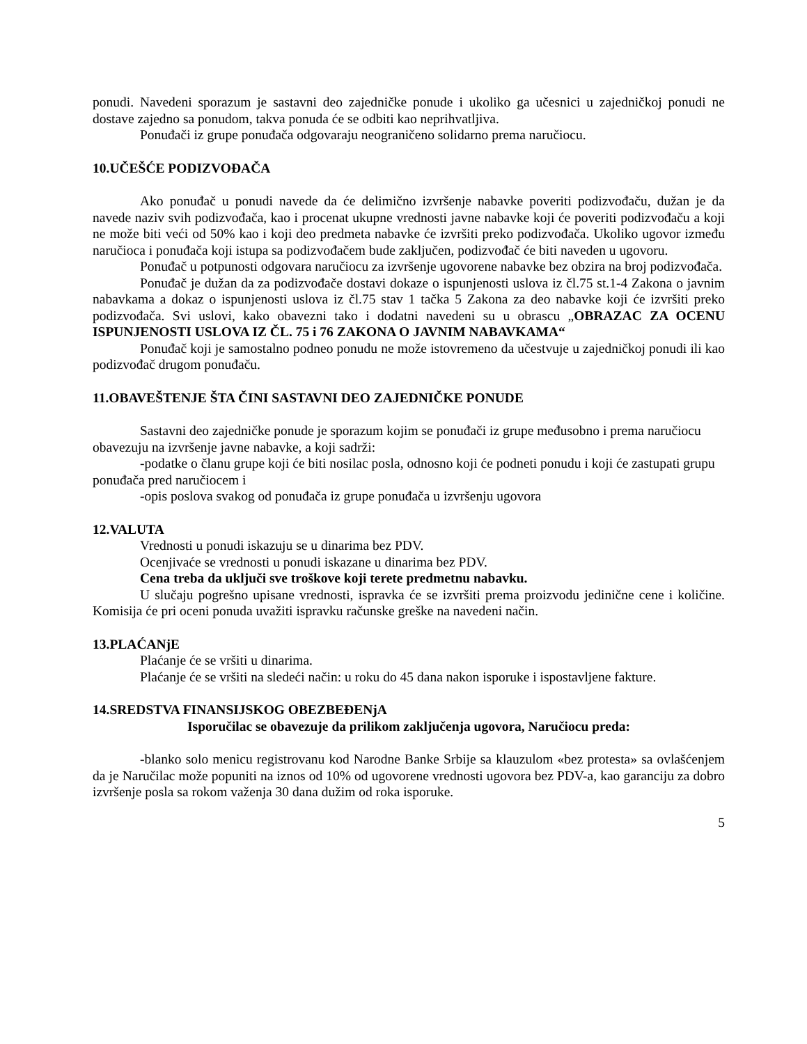ponudi. Navedeni sporazum je sastavni deo zajedničke ponude i ukoliko ga učesnici u zajedničkoj ponudi ne dostave zajedno sa ponudom, takva ponuda će se odbiti kao neprihvatljiva.
Ponuđači iz grupe ponuđača odgovaraju neograničeno solidarno prema naručiocu.
10.UČEŠĆE PODIZVOĐAČA
Ako ponuđač u ponudi navede da će delimično izvršenje nabavke poveriti podizvođaču, dužan je da navede naziv svih podizvođača, kao i procenat ukupne vrednosti javne nabavke koji će poveriti podizvođaču a koji ne može biti veći od 50% kao i koji deo predmeta nabavke će izvršiti preko podizvođača. Ukoliko ugovor između naručioca i ponuđača koji istupa sa podizvođačem bude zaključen, podizvođač će biti naveden u ugovoru.
Ponuđač u potpunosti odgovara naručiocu za izvršenje ugovorene nabavke bez obzira na broj podizvođača.
Ponuđač je dužan da za podizvođače dostavi dokaze o ispunjenosti uslova iz čl.75 st.1-4 Zakona o javnim nabavkama a dokaz o ispunjenosti uslova iz čl.75 stav 1 tačka 5 Zakona za deo nabavke koji će izvršiti preko podizvođača. Svi uslovi, kako obavezni tako i dodatni navedeni su u obrascu „OBRAZAC ZA OCENU ISPUNJENOSTI USLOVA IZ ČL. 75 i 76 ZAKONA O JAVNIM NABAVKAMA“
Ponuđač koji je samostalno podneo ponudu ne može istovremeno da učestvuje u zajedničkoj ponudi ili kao podizvođač drugom ponuđaču.
11.OBAVEŠTENJE ŠTA ČINI SASTAVNI DEO ZAJEDNIČKE PONUDE
Sastavni deo zajedničke ponude je sporazum kojim se ponuđači iz grupe međusobno i prema naručiocu obavezuju na izvršenje javne nabavke, a koji sadrži:
-podatke o članu grupe koji će biti nosilac posla, odnosno koji će podneti ponudu i koji će zastupati grupu ponuđača pred naručiocem i
-opis poslova svakog od ponuđača iz grupe ponuđača u izvršenju ugovora
12.VALUTA
Vrednosti u ponudi iskazuju se u dinarima bez PDV.
Ocenjivaće se vrednosti u ponudi iskazane u dinarima bez PDV.
Cena treba da uključi sve troškove koji terete predmetnu nabavku.
U slučaju pogrešno upisane vrednosti, ispravka će se izvršiti prema proizvodu jedinične cene i količine. Komisija će pri oceni ponuda uvažiti ispravku računske greške na navedeni način.
13.PLAĆANjE
Plaćanje će se vršiti u dinarima.
Plaćanje će se vršiti na sledeći način: u roku do 45 dana nakon isporuke i ispostavljene fakture.
14.SREDSTVA FINANSIJSKOG OBEZBEĐENjA
Isporučilac se obavezuje da prilikom zaključenja ugovora, Naručiocu preda:
-blanko solo menicu registrovanu kod Narodne Banke Srbije sa klauzulom «bez protesta» sa ovlašćenjem da je Naručilac može popuniti na iznos od 10% od ugovorene vrednosti ugovora bez PDV-a, kao garanciju za dobro izvršenje posla sa rokom važenja 30 dana dužim od roka isporuke.
5